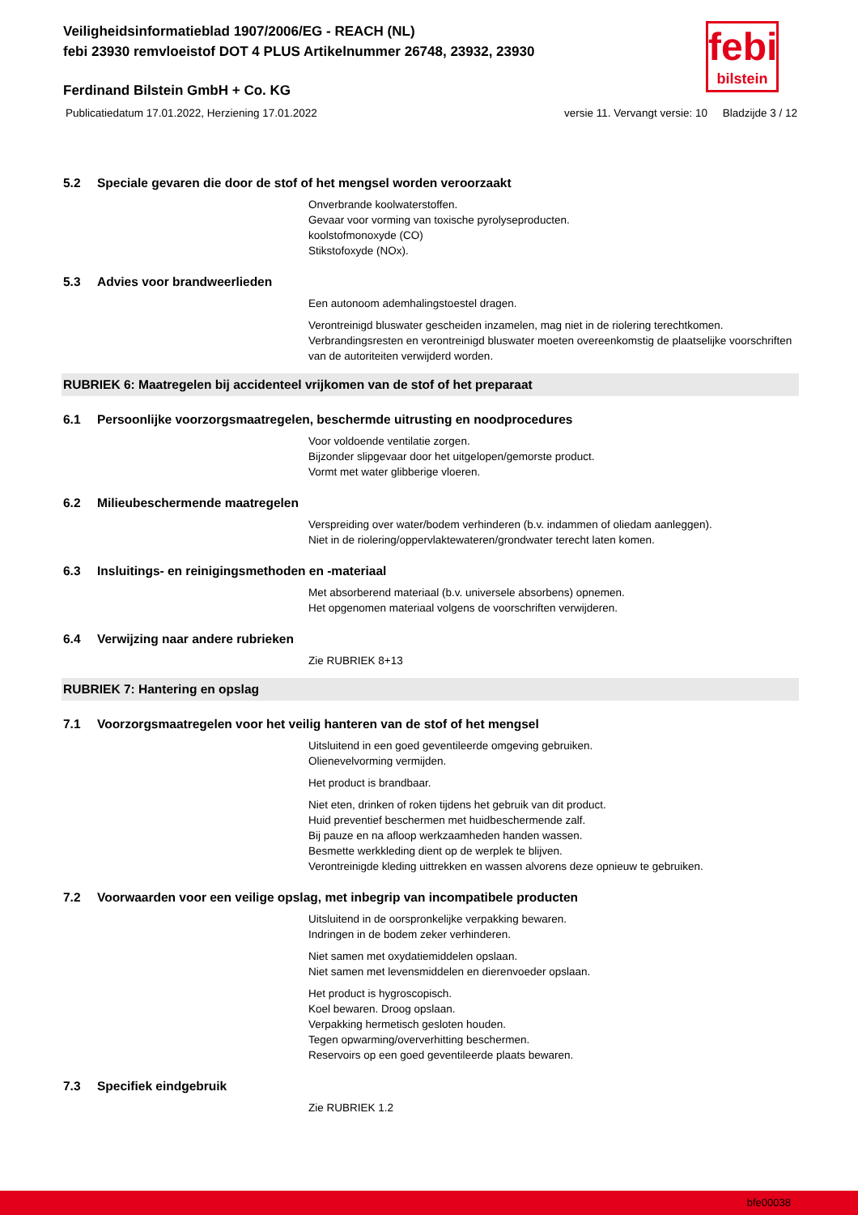febi
bilstein
Veiligheidsinformatieblad 1907/2006/EG - REACH (NL)
febi 23930 remvloeistof DOT 4 PLUS Artikelnummer 26748, 23932, 23930
Ferdinand Bilstein GmbH + Co. KG
Publicatiedatum 17.01.2022, Herziening 17.01.2022 versie 11. Vervangt versie: 10 Bladzijde 3 / 12
5.2 Speciale gevaren die door de stof of het mengsel worden veroorzaakt
Onverbrande koolwaterstoffen.
Gevaar voor vorming van toxische pyrolyseproducten.
koolstofmonoxyde (CO)
Stikstofoxyde (NOx).
5.3 Advies voor brandweerlieden
Een autonoom ademhalingstoestel dragen.
Verontreinigd bluswater gescheiden inzamelen, mag niet in de riolering terechtkomen.
Verbrandingsresten en verontreinigd bluswater moeten overeenkomstig de plaatselijke voorschriften van de autoriteiten verwijderd worden.
RUBRIEK 6: Maatregelen bij accidenteel vrijkomen van de stof of het preparaat
6.1 Persoonlijke voorzorgsmaatregelen, beschermde uitrusting en noodprocedures
Voor voldoende ventilatie zorgen.
Bijzonder slipgevaar door het uitgelopen/gemorste product.
Vormt met water glibberige vloeren.
6.2 Milieubeschermende maatregelen
Verspreiding over water/bodem verhinderen (b.v. indammen of oliedam aanleggen).
Niet in de riolering/oppervlaktewateren/grondwater terecht laten komen.
6.3 Insluitings- en reinigingsmethoden en -materiaal
Met absorberend materiaal (b.v. universele absorbens) opnemen.
Het opgenomen materiaal volgens de voorschriften verwijderen.
6.4 Verwijzing naar andere rubrieken
Zie RUBRIEK 8+13
RUBRIEK 7: Hantering en opslag
7.1 Voorzorgsmaatregelen voor het veilig hanteren van de stof of het mengsel
Uitsluitend in een goed geventileerde omgeving gebruiken.
Olienevelvorming vermijden.
Het product is brandbaar.
Niet eten, drinken of roken tijdens het gebruik van dit product.
Huid preventief beschermen met huidbeschermende zalf.
Bij pauze en na afloop werkzaamheden handen wassen.
Besmette werkkleding dient op de werplek te blijven.
Verontreinigde kleding uittrekken en wassen alvorens deze opnieuw te gebruiken.
7.2 Voorwaarden voor een veilige opslag, met inbegrip van incompatibele producten
Uitsluitend in de oorspronkelijke verpakking bewaren.
Indringen in de bodem zeker verhinderen.
Niet samen met oxydatiemiddelen opslaan.
Niet samen met levensmiddelen en dierenvoeder opslaan.
Het product is hygroscopisch.
Koel bewaren. Droog opslaan.
Verpakking hermetisch gesloten houden.
Tegen opwarming/oververhitting beschermen.
Reservoirs op een goed geventileerde plaats bewaren.
7.3 Specifiek eindgebruik
Zie RUBRIEK 1.2
bfe00038